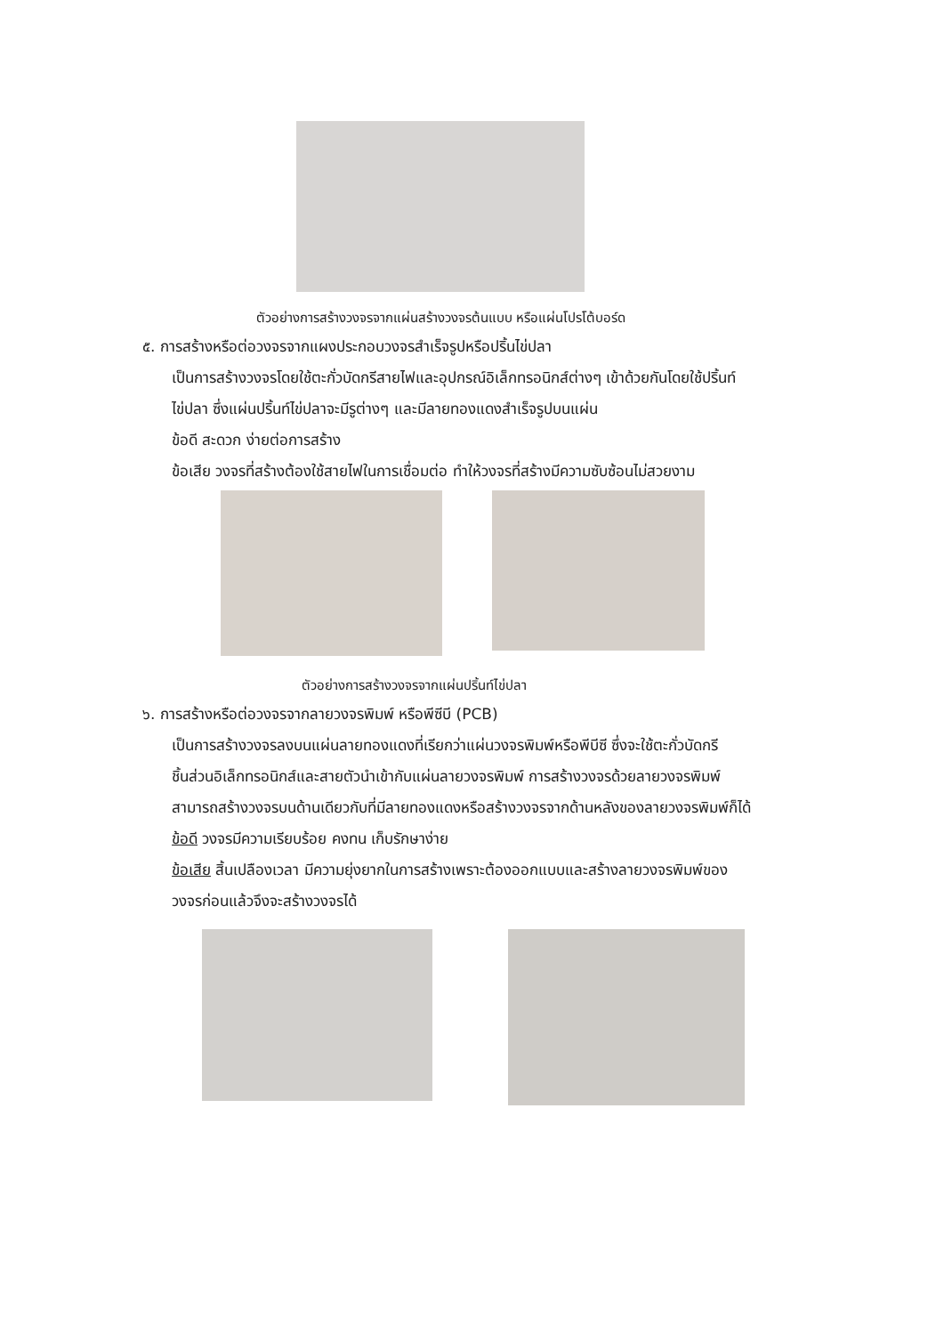ตัวอย่างการสร้างวงจรจากแผ่นสร้างวงจรต้นแบบ หรือแผ่นโปรโต้บอร์ด
๕. การสร้างหรือต่อวงจรจากแผงประกอบวงจรสำเร็จรูปหรือปริ้นไข่ปลา
เป็นการสร้างวงจรโดยใช้ตะกั่วบัดกรีสายไฟและอุปกรณ์อิเล็กทรอนิกส์ต่างๆ เข้าด้วยกันโดยใช้ปริ้นท์
ไข่ปลา ซึ่งแผ่นปริ้นท์ไข่ปลาจะมีรูต่างๆ และมีลายทองแดงสำเร็จรูปบนแผ่น
ข้อดี สะดวก ง่ายต่อการสร้าง
ข้อเสีย วงจรที่สร้างต้องใช้สายไฟในการเชื่อมต่อ ทำให้วงจรที่สร้างมีความซับซ้อนไม่สวยงาม
ตัวอย่างการสร้างวงจรจากแผ่นปริ้นท์ไข่ปลา
๖. การสร้างหรือต่อวงจรจากลายวงจรพิมพ์ หรือพีซีบี (PCB)
เป็นการสร้างวงจรลงบนแผ่นลายทองแดงที่เรียกว่าแผ่นวงจรพิมพ์หรือพีบีซี ซึ่งจะใช้ตะกั่วบัดกรี
ชิ้นส่วนอิเล็กทรอนิกส์และสายตัวนำเข้ากับแผ่นลายวงจรพิมพ์ การสร้างวงจรด้วยลายวงจรพิมพ์
สามารถสร้างวงจรบนด้านเดียวกับที่มีลายทองแดงหรือสร้างวงจรจากด้านหลังของลายวงจรพิมพ์ก็ได้
ข้อดี วงจรมีความเรียบร้อย คงทน เก็บรักษาง่าย
ข้อเสีย สิ้นเปลืองเวลา มีความยุ่งยากในการสร้างเพราะต้องออกแบบและสร้างลายวงจรพิมพ์ของ
วงจรก่อนแล้วจึงจะสร้างวงจรได้